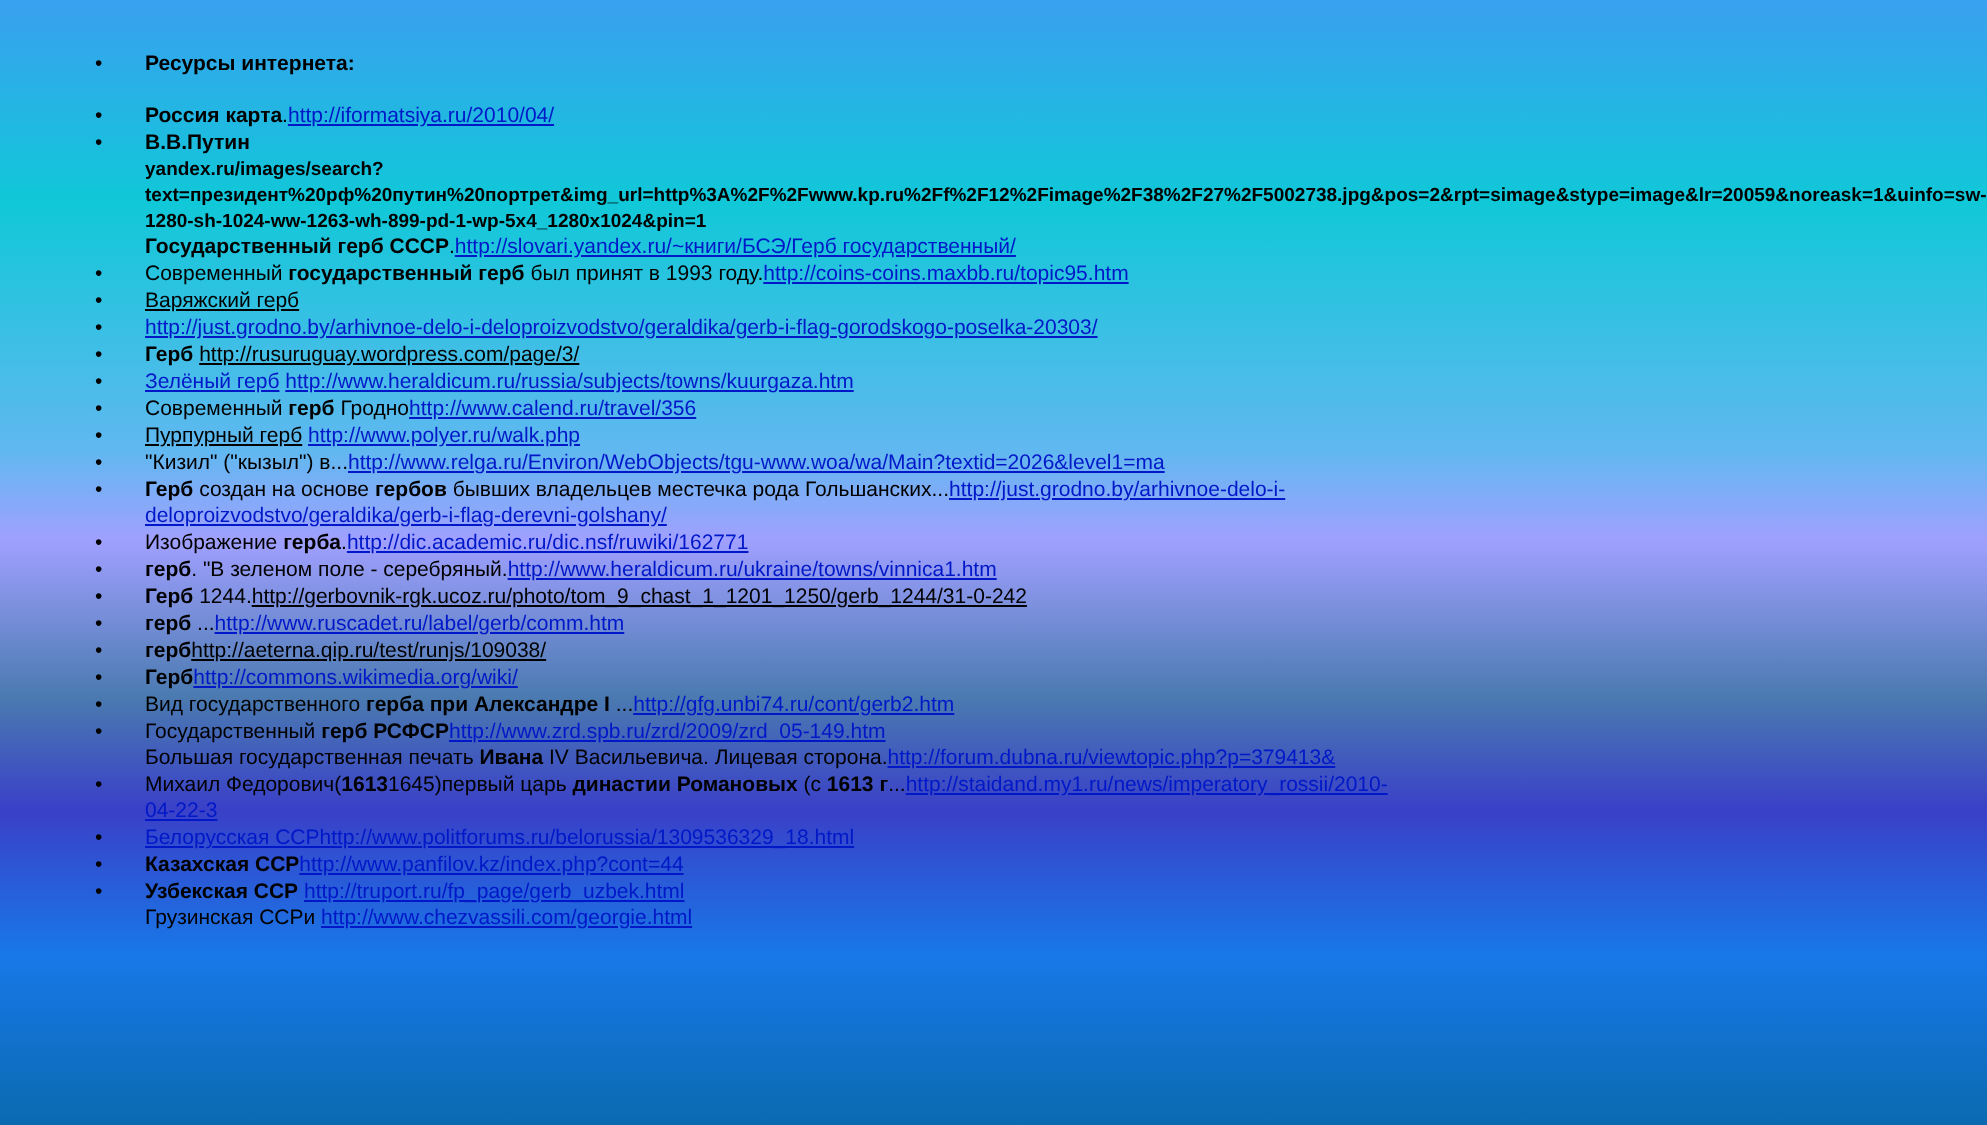• Ресурсы интернета:
• Россия карта.http://iformatsiya.ru/2010/04/
• В.В.Путин
yandex.ru/images/search?text=президент%20рф%20путин%20портрет&img_url=http%3A%2F%2Fwww.kp.ru%2Ff%2F12%2Fimage%2F38%2F27%2F5002738.jpg&pos=2&rpt=simage&stype=image&lr=20059&noreask=1&uinfo=sw-1280-sh-1024-ww-1263-wh-899-pd-1-wp-5x4_1280x1024&pin=1
Государственный герб СССР.http://slovari.yandex.ru/~книги/БСЭ/Герб государственный/
• Современный государственный герб был принят в 1993 году.http://coins-coins.maxbb.ru/topic95.htm
• Варяжский герб
• http://just.grodno.by/arhivnoe-delo-i-deloproizvodstvo/geraldika/gerb-i-flag-gorodskogo-poselka-20303/
• Герб http://rusuruguay.wordpress.com/page/3/
• Зелёный герб http://www.heraldicum.ru/russia/subjects/towns/kuurgaza.htm
• Современный герб Гродноhttp://www.calend.ru/travel/356
• Пурпурный герб http://www.polyer.ru/walk.php
• "Кизил" ("кызыл") в...http://www.relga.ru/Environ/WebObjects/tgu-www.woa/wa/Main?textid=2026&level1=ma
• Герб создан на основе гербов бывших владельцев местечка рода Гольшанских...http://just.grodno.by/arhivnoe-delo-i-deloproizvodstvo/geraldika/gerb-i-flag-derevni-golshany/
• Изображение герба.http://dic.academic.ru/dic.nsf/ruwiki/162771
• герб. "В зеленом поле - серебряный.http://www.heraldicum.ru/ukraine/towns/vinnica1.htm
• Герб 1244.http://gerbovnik-rgk.ucoz.ru/photo/tom_9_chast_1_1201_1250/gerb_1244/31-0-242
• герб ...http://www.ruscadet.ru/label/gerb/comm.htm
• герб http://aeterna.qip.ru/test/runjs/109038/
• Герб http://commons.wikimedia.org/wiki/
• Вид государственного герба при Александре I ...http://gfg.unbi74.ru/cont/gerb2.htm
• Государственный герб РСФСР http://www.zrd.spb.ru/zrd/2009/zrd_05-149.htm
Большая государственная печать Ивана IV Васильевича. Лицевая сторона.http://forum.dubna.ru/viewtopic.php?p=379413&
• Михаил Федорович(16131645)первый царь династии Романовых (с 1613 г...http://staidand.my1.ru/news/imperatory_rossii/2010-04-22-3
• Белорусская ССРhttp://www.politforums.ru/belorussia/1309536329_18.html
• Казахская ССР http://www.panfilov.kz/index.php?cont=44
• Узбекская ССР http://truport.ru/fp_page/gerb_uzbek.html
Грузинская ССРи http://www.chezvassili.com/georgie.html